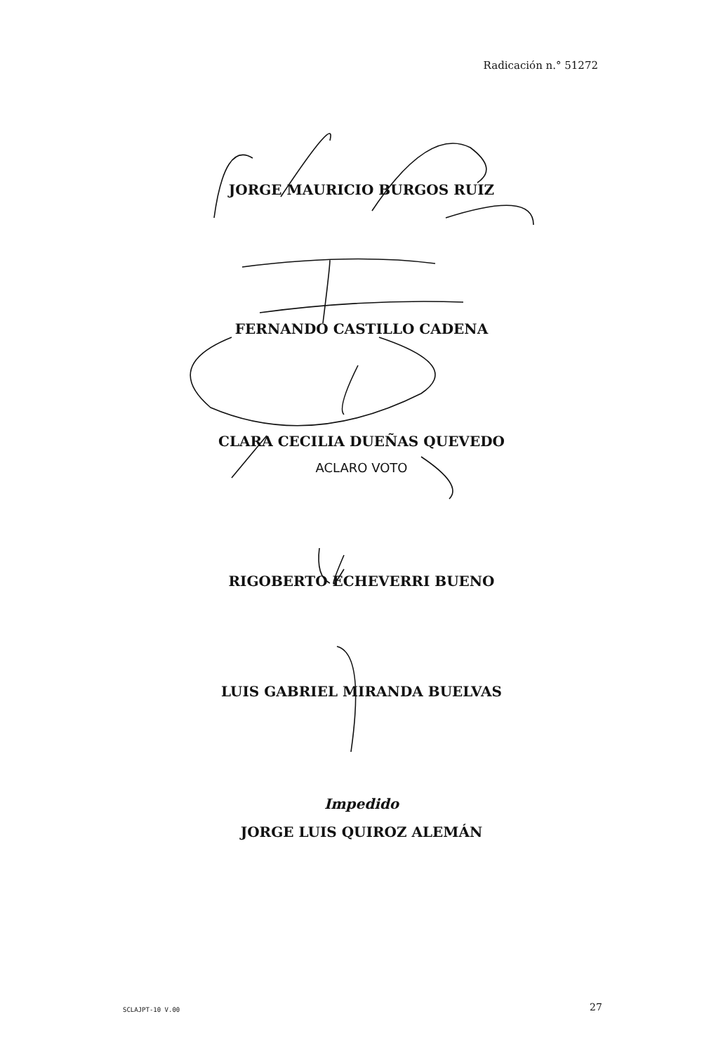Radicación n.° 51272
JORGE MAURICIO BURGOS RUIZ
FERNANDO CASTILLO CADENA
CLARA CECILIA DUEÑAS QUEVEDO
ACLARO VOTO
RIGOBERTO ECHEVERRI BUENO
LUIS GABRIEL MIRANDA BUELVAS
Impedido
JORGE LUIS QUIROZ ALEMÁN
SCLAJPT-10 V.00 27